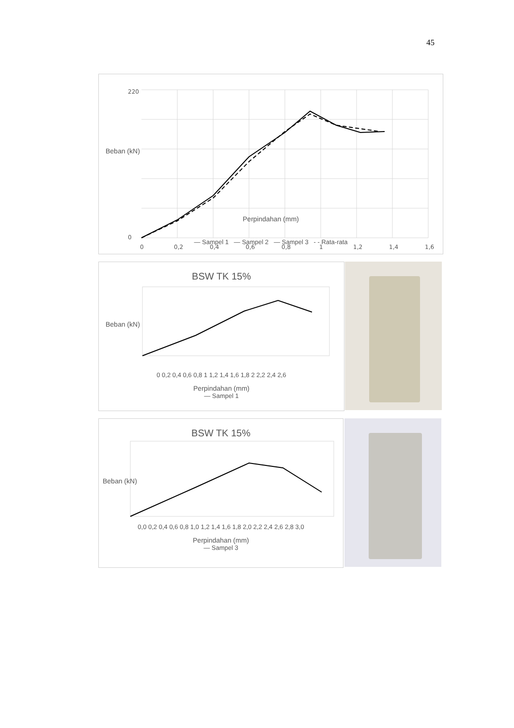45
220
0
0
0,2
0,4
0,6
0,8
1
1,2
1,4
1,6
Perpindahan (mm)
Beban (kN)
— Sampel 1 — Sampel 2 — Sampel 3 - - Rata-rata
BSW TK 15%
Beban (kN)
0 0,2 0,4 0,6 0,8 1 1,2 1,4 1,6 1,8 2 2,2 2,4 2,6
Perpindahan (mm)
— Sampel 1
BSW TK 15%
Beban (kN)
0,0 0,2 0,4 0,6 0,8 1,0 1,2 1,4 1,6 1,8 2,0 2,2 2,4 2,6 2,8 3,0
Perpindahan (mm)
— Sampel 3